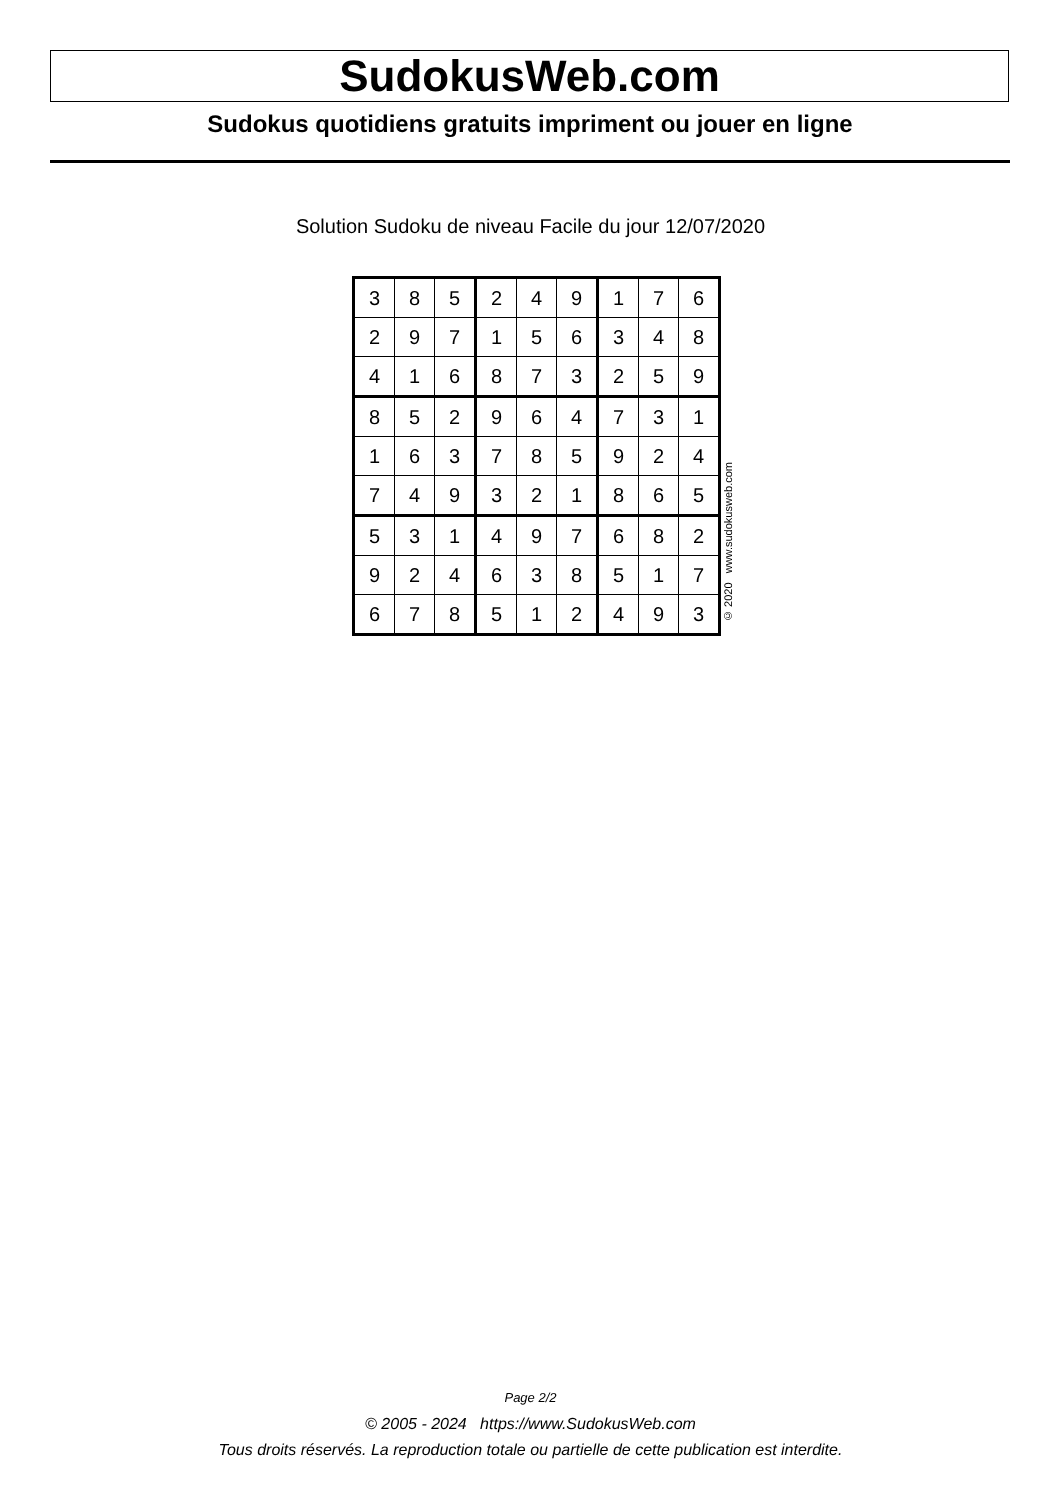SudokusWeb.com
Sudokus quotidiens gratuits impriment ou jouer en ligne
Solution Sudoku de niveau Facile du jour 12/07/2020
| 3 | 8 | 5 | 2 | 4 | 9 | 1 | 7 | 6 |
| 2 | 9 | 7 | 1 | 5 | 6 | 3 | 4 | 8 |
| 4 | 1 | 6 | 8 | 7 | 3 | 2 | 5 | 9 |
| 8 | 5 | 2 | 9 | 6 | 4 | 7 | 3 | 1 |
| 1 | 6 | 3 | 7 | 8 | 5 | 9 | 2 | 4 |
| 7 | 4 | 9 | 3 | 2 | 1 | 8 | 6 | 5 |
| 5 | 3 | 1 | 4 | 9 | 7 | 6 | 8 | 2 |
| 9 | 2 | 4 | 6 | 3 | 8 | 5 | 1 | 7 |
| 6 | 7 | 8 | 5 | 1 | 2 | 4 | 9 | 3 |
© 2020 www.sudokusweb.com
Page 2/2
© 2005 - 2024 https://www.SudokusWeb.com
Tous droits réservés. La reproduction totale ou partielle de cette publication est interdite.